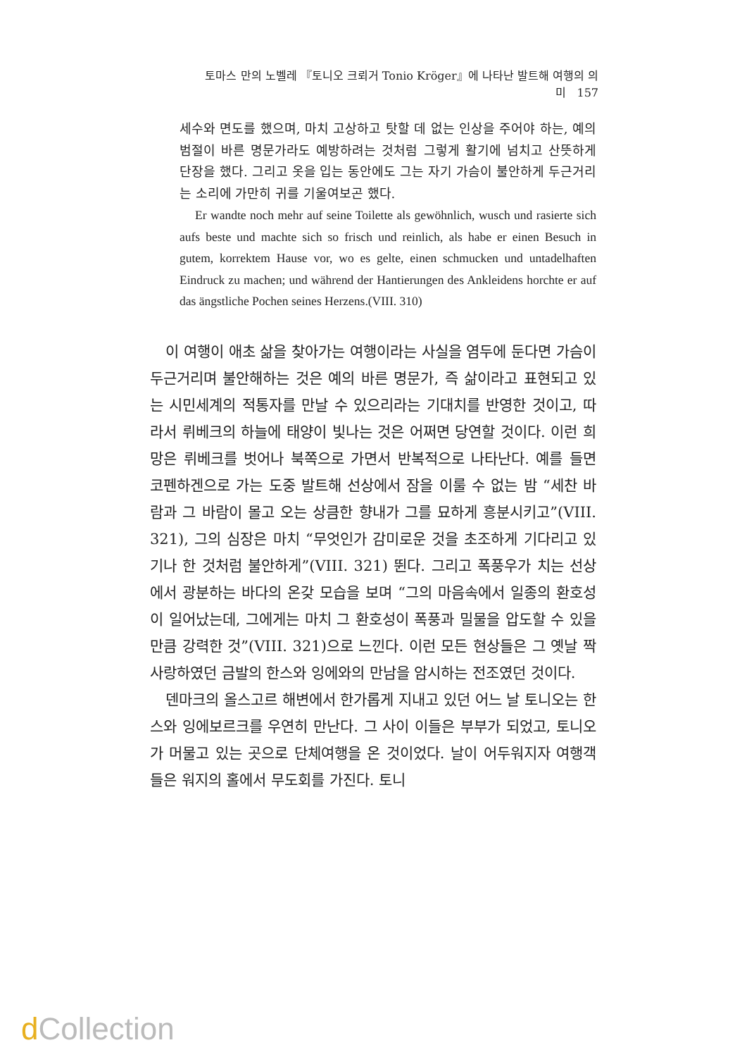토마스 만의 노벨레 『토니오 크뢰거 Tonio Kröger』에 나타난 발트해 여행의 의미 157
세수와 면도를 했으며, 마치 고상하고 탓할 데 없는 인상을 주어야 하는, 예의범절이 바른 명문가라도 예방하려는 것처럼 그렇게 활기에 넘치고 산뜻하게 단장을 했다. 그리고 옷을 입는 동안에도 그는 자기 가슴이 불안하게 두근거리는 소리에 가만히 귀를 기울여보곤 했다.
Er wandte noch mehr auf seine Toilette als gewöhnlich, wusch und rasierte sich aufs beste und machte sich so frisch und reinlich, als habe er einen Besuch in gutem, korrektem Hause vor, wo es gelte, einen schmucken und untadelhaften Eindruck zu machen; und während der Hantierungen des Ankleidens horchte er auf das ängstliche Pochen seines Herzens.(VIII. 310)
이 여행이 애초 삶을 찾아가는 여행이라는 사실을 염두에 둔다면 가슴이 두근거리며 불안해하는 것은 예의 바른 명문가, 즉 삶이라고 표현되고 있는 시민세계의 적통자를 만날 수 있으리라는 기대치를 반영한 것이고, 따라서 뤼베크의 하늘에 태양이 빛나는 것은 어쩌면 당연할 것이다. 이런 희망은 뤼베크를 벗어나 북쪽으로 가면서 반복적으로 나타난다. 예를 들면 코펜하겐으로 가는 도중 발트해 선상에서 잠을 이룰 수 없는 밤 “세찬 바람과 그 바람이 몰고 오는 상큼한 향내가 그를 묘하게 흥분시키고”(VIII. 321), 그의 심장은 마치 “무엇인가 감미로운 것을 초조하게 기다리고 있기나 한 것처럼 불안하게”(VIII. 321) 뛴다. 그리고 폭풍우가 치는 선상에서 광분하는 바다의 온갖 모습을 보며 “그의 마음속에서 일종의 환호성이 일어났는데, 그에게는 마치 그 환호성이 폭풍과 밀물을 압도할 수 있을 만큼 강력한 것”(VIII. 321)으로 느낀다. 이런 모든 현상들은 그 옛날 짝사랑하였던 금발의 한스와 잉에와의 만남을 암시하는 전조였던 것이다.
덴마크의 올스고르 해변에서 한가롭게 지내고 있던 어느 날 토니오는 한스와 잉에보르크를 우연히 만난다. 그 사이 이들은 부부가 되었고, 토니오가 머물고 있는 곳으로 단체여행을 온 것이었다. 날이 어두워지자 여행객들은 워지의 홀에서 무도회를 가진다. 토니
d Collection